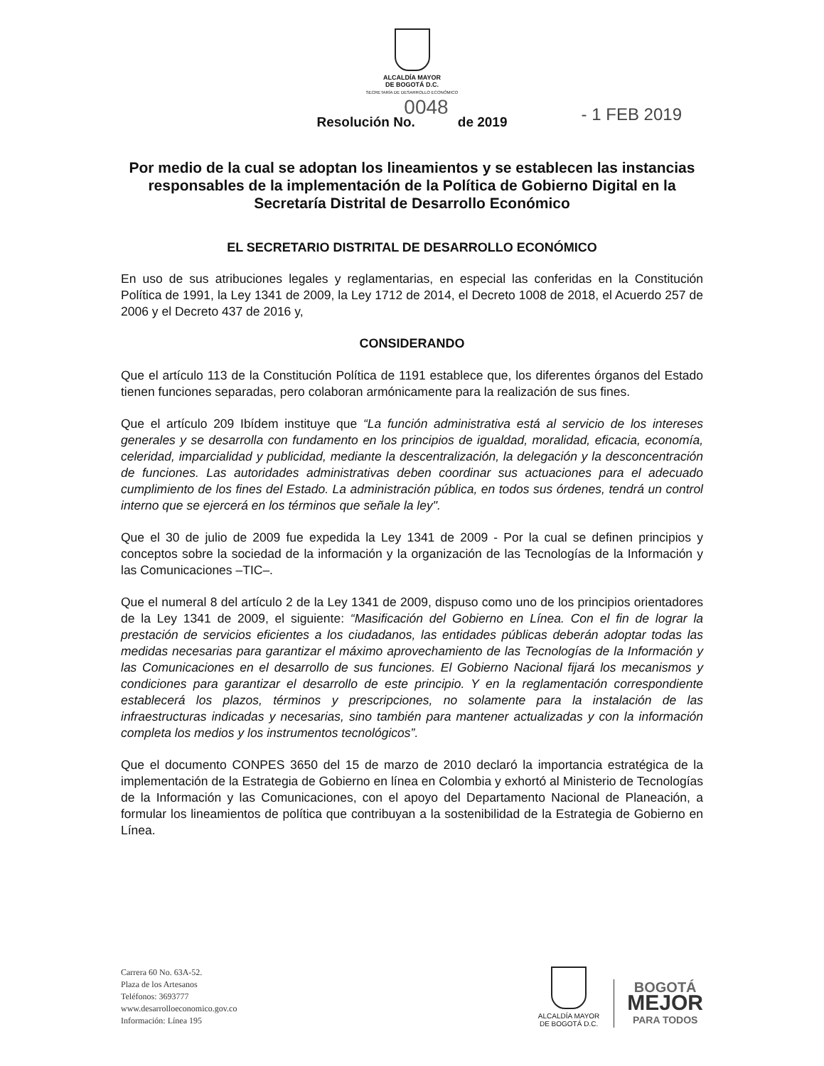ALCALDÍA MAYOR
DE BOGOTÁ D.C.
SECRETARÍA DE DESARROLLO ECONÓMICO
0048
Resolución No. de 2019 - 1 FEB 2019
Por medio de la cual se adoptan los lineamientos y se establecen las instancias responsables de la implementación de la Política de Gobierno Digital en la Secretaría Distrital de Desarrollo Económico
EL SECRETARIO DISTRITAL DE DESARROLLO ECONÓMICO
En uso de sus atribuciones legales y reglamentarias, en especial las conferidas en la Constitución Política de 1991, la Ley 1341 de 2009, la Ley 1712 de 2014, el Decreto 1008 de 2018, el Acuerdo 257 de 2006 y el Decreto 437 de 2016 y,
CONSIDERANDO
Que el artículo 113 de la Constitución Política de 1191 establece que, los diferentes órganos del Estado tienen funciones separadas, pero colaboran armónicamente para la realización de sus fines.
Que el artículo 209 Ibídem instituye que “La función administrativa está al servicio de los intereses generales y se desarrolla con fundamento en los principios de igualdad, moralidad, eficacia, economía, celeridad, imparcialidad y publicidad, mediante la descentralización, la delegación y la desconcentración de funciones. Las autoridades administrativas deben coordinar sus actuaciones para el adecuado cumplimiento de los fines del Estado. La administración pública, en todos sus órdenes, tendrá un control interno que se ejercerá en los términos que señale la ley".
Que el 30 de julio de 2009 fue expedida la Ley 1341 de 2009 - Por la cual se definen principios y conceptos sobre la sociedad de la información y la organización de las Tecnologías de la Información y las Comunicaciones –TIC–.
Que el numeral 8 del artículo 2 de la Ley 1341 de 2009, dispuso como uno de los principios orientadores de la Ley 1341 de 2009, el siguiente: “Masificación del Gobierno en Línea. Con el fin de lograr la prestación de servicios eficientes a los ciudadanos, las entidades públicas deberán adoptar todas las medidas necesarias para garantizar el máximo aprovechamiento de las Tecnologías de la Información y las Comunicaciones en el desarrollo de sus funciones. El Gobierno Nacional fijará los mecanismos y condiciones para garantizar el desarrollo de este principio. Y en la reglamentación correspondiente establecerá los plazos, términos y prescripciones, no solamente para la instalación de las infraestructuras indicadas y necesarias, sino también para mantener actualizadas y con la información completa los medios y los instrumentos tecnológicos”.
Que el documento CONPES 3650 del 15 de marzo de 2010 declaró la importancia estratégica de la implementación de la Estrategia de Gobierno en línea en Colombia y exhortó al Ministerio de Tecnologías de la Información y las Comunicaciones, con el apoyo del Departamento Nacional de Planeación, a formular los lineamientos de política que contribuyan a la sostenibilidad de la Estrategia de Gobierno en Línea.
Carrera 60 No. 63A-52.
Plaza de los Artesanos
Teléfonos: 3693777
www.desarrolloeconomico.gov.co
Información: Línea 195
ALCALDÍA MAYOR
DE BOGOTÁ D.C.
BOGOTÁ
MEJOR
PARA TODOS